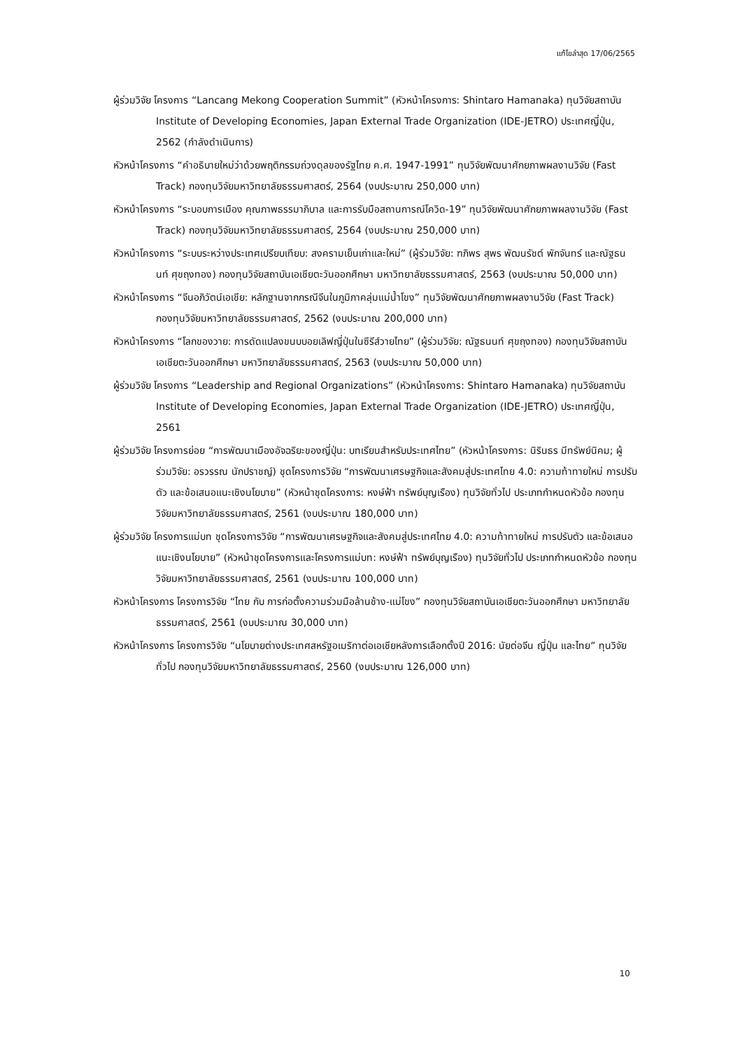แก้ไขล่าสุด 17/06/2565
ผู้ร่วมวิจัย โครงการ “Lancang Mekong Cooperation Summit” (หัวหน้าโครงการ: Shintaro Hamanaka) ทุนวิจัยสถาบัน Institute of Developing Economies, Japan External Trade Organization (IDE-JETRO) ประเทศญี่ปุ่น, 2562 (กำลังดำเนินการ)
หัวหน้าโครงการ “คำอธิบายใหม่ว่าด้วยพฤติกรรมถ่วงดุลของรัฐไทย ค.ศ. 1947-1991” ทุนวิจัยพัฒนาศักยภาพผลงานวิจัย (Fast Track) กองทุนวิจัยมหาวิทยาลัยธรรมศาสตร์, 2564 (งบประมาณ 250,000 บาท)
หัวหน้าโครงการ “ระบอบการเมือง คุณภาพธรรมาภิบาล และการรับมือสถานการณ์โควิด-19” ทุนวิจัยพัฒนาศักยภาพผลงานวิจัย (Fast Track) กองทุนวิจัยมหาวิทยาลัยธรรมศาสตร์, 2564 (งบประมาณ 250,000 บาท)
หัวหน้าโครงการ “ระบบระหว่างประเทศเปรียบเทียบ: สงครามเย็นเก่าและใหม่” (ผู้ร่วมวิจัย: ฑภิพร สุพร พัฒนรัชต์ พักจันทร์ และณัฐธนนท์ ศุขถุงทอง) กองทุนวิจัยสถาบันเอเชียตะวันออกศึกษา มหาวิทยาลัยธรรมศาสตร์, 2563 (งบประมาณ 50,000 บาท)
หัวหน้าโครงการ “จีนอภิวัตน์เอเชีย: หลักฐานจากกรณีจีนในภูมิภาคลุ่มแม่น้ำโขง” ทุนวิจัยพัฒนาศักยภาพผลงานวิจัย (Fast Track) กองทุนวิจัยมหาวิทยาลัยธรรมศาสตร์, 2562 (งบประมาณ 200,000 บาท)
หัวหน้าโครงการ “โลกของวาย: การดัดแปลงขนบบอยเลิฟญี่ปุ่นในซีรีส์วายไทย” (ผู้ร่วมวิจัย: ณัฐธนนท์ ศุขถุงทอง) กองทุนวิจัยสถาบันเอเชียตะวันออกศึกษา มหาวิทยาลัยธรรมศาสตร์, 2563 (งบประมาณ 50,000 บาท)
ผู้ร่วมวิจัย โครงการ “Leadership and Regional Organizations” (หัวหน้าโครงการ: Shintaro Hamanaka) ทุนวิจัยสถาบัน Institute of Developing Economies, Japan External Trade Organization (IDE-JETRO) ประเทศญี่ปุ่น, 2561
ผู้ร่วมวิจัย โครงการย่อย “การพัฒนาเมืองอัจฉริยะของญี่ปุ่น: บทเรียนสำหรับประเทศไทย” (หัวหน้าโครงการ: นิรินธร มีทรัพย์นิคม; ผู้ร่วมวิจัย: อรวรรณ นักปราชญ์) ชุดโครงการวิจัย “การพัฒนาเศรษฐกิจและสังคมสู่ประเทศไทย 4.0: ความท้าทายใหม่ การปรับตัว และข้อเสนอแนะเชิงนโยบาย” (หัวหน้าชุดโครงการ: หงษ์ฟ้า ทรัพย์บุญเรือง) ทุนวิจัยทั่วไป ประเภทกำหนดหัวข้อ กองทุนวิจัยมหาวิทยาลัยธรรมศาสตร์, 2561 (งบประมาณ 180,000 บาท)
ผู้ร่วมวิจัย โครงการแม่บท ชุดโครงการวิจัย “การพัฒนาเศรษฐกิจและสังคมสู่ประเทศไทย 4.0: ความท้าทายใหม่ การปรับตัว และข้อเสนอแนะเชิงนโยบาย” (หัวหน้าชุดโครงการและโครงการแม่บท: หงษ์ฟ้า ทรัพย์บุญเรือง) ทุนวิจัยทั่วไป ประเภทกำหนดหัวข้อ กองทุนวิจัยมหาวิทยาลัยธรรมศาสตร์, 2561 (งบประมาณ 100,000 บาท)
หัวหน้าโครงการ โครงการวิจัย “ไทย กับ การก่อตั้งความร่วมมือล้านช้าง-แม่โขง” กองทุนวิจัยสถาบันเอเชียตะวันออกศึกษา มหาวิทยาลัยธรรมศาสตร์, 2561 (งบประมาณ 30,000 บาท)
หัวหน้าโครงการ โครงการวิจัย “นโยบายต่างประเทศสหรัฐอเมริกาต่อเอเชียหลังการเลือกตั้งปี 2016: นัยต่อจีน ญี่ปุ่น และไทย” ทุนวิจัยทั่วไป กองทุนวิจัยมหาวิทยาลัยธรรมศาสตร์, 2560 (งบประมาณ 126,000 บาท)
10